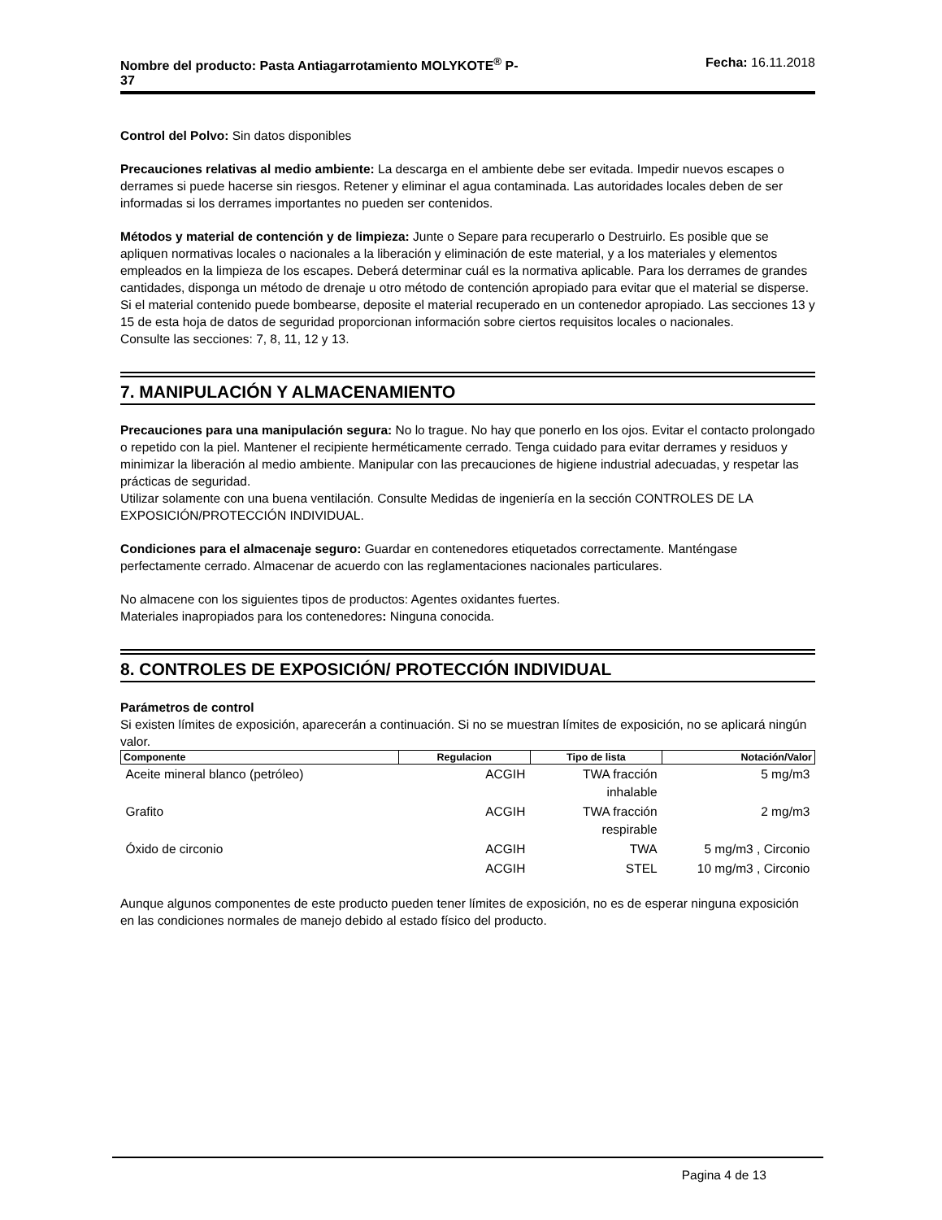Nombre del producto: Pasta Antiagarrotamiento MOLYKOTE<sup>®</sup> P-
37 Fecha: 16.11.2018
Control del Polvo: Sin datos disponibles
Precauciones relativas al medio ambiente: La descarga en el ambiente debe ser evitada. Impedir nuevos escapes o derrames si puede hacerse sin riesgos. Retener y eliminar el agua contaminada. Las autoridades locales deben de ser informadas si los derrames importantes no pueden ser contenidos.
Métodos y material de contención y de limpieza: Junte o Separe para recuperarlo o Destruirlo. Es posible que se apliquen normativas locales o nacionales a la liberación y eliminación de este material, y a los materiales y elementos empleados en la limpieza de los escapes. Deberá determinar cuál es la normativa aplicable. Para los derrames de grandes cantidades, disponga un método de drenaje u otro método de contención apropiado para evitar que el material se disperse. Si el material contenido puede bombearse, deposite el material recuperado en un contenedor apropiado. Las secciones 13 y 15 de esta hoja de datos de seguridad proporcionan información sobre ciertos requisitos locales o nacionales.
Consulte las secciones: 7, 8, 11, 12 y 13.
7. MANIPULACIÓN Y ALMACENAMIENTO
Precauciones para una manipulación segura: No lo trague. No hay que ponerlo en los ojos. Evitar el contacto prolongado o repetido con la piel. Mantener el recipiente herméticamente cerrado. Tenga cuidado para evitar derrames y residuos y minimizar la liberación al medio ambiente. Manipular con las precauciones de higiene industrial adecuadas, y respetar las prácticas de seguridad.
Utilizar solamente con una buena ventilación. Consulte Medidas de ingeniería en la sección CONTROLES DE LA EXPOSICIÓN/PROTECCIÓN INDIVIDUAL.
Condiciones para el almacenaje seguro: Guardar en contenedores etiquetados correctamente. Manténgase perfectamente cerrado. Almacenar de acuerdo con las reglamentaciones nacionales particulares.
No almacene con los siguientes tipos de productos: Agentes oxidantes fuertes.
Materiales inapropiados para los contenedores: Ninguna conocida.
8. CONTROLES DE EXPOSICIÓN/ PROTECCIÓN INDIVIDUAL
Parámetros de control
Si existen límites de exposición, aparecerán a continuación. Si no se muestran límites de exposición, no se aplicará ningún valor.
| Componente | Regulacion | Tipo de lista | Notación/Valor |
| --- | --- | --- | --- |
| Aceite mineral blanco (petróleo) | ACGIH | TWA fracción inhalable | 5 mg/m3 |
| Grafito | ACGIH | TWA fracción respirable | 2 mg/m3 |
| Óxido de circonio | ACGIH | TWA | 5 mg/m3 , Circonio |
| | ACGIH | STEL | 10 mg/m3 , Circonio |
Aunque algunos componentes de este producto pueden tener límites de exposición, no es de esperar ninguna exposición en las condiciones normales de manejo debido al estado físico del producto.
Pagina 4 de 13